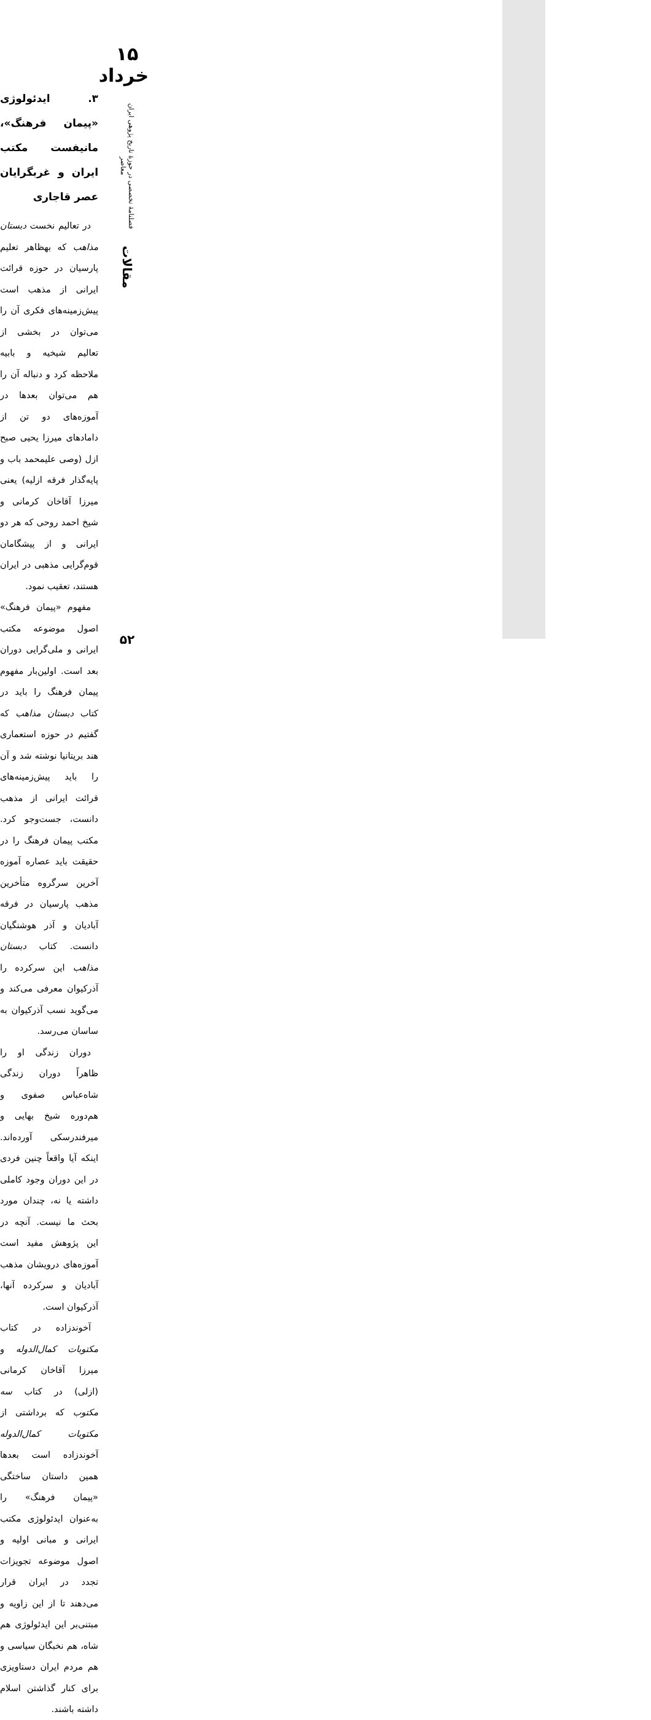۱۵ خرداد
فصلنامهٔ تخصصی در حوزهٔ تاریخ پژوهی ایران معاصر
مقالات
۵۲
۳. ایدئولوژی «پیمان فرهنگ»، مانیفست مکتب ایران و غربگرایان عصر قاجاری
در تعالیم نخست دبستان مذاهب که بهظاهر تعلیم پارسیان در حوزه قرائت ایرانی از مذهب است پیش‌زمینه‌های فکری آن را می‌توان در بخشی از تعالیم شیخیه و بابیه ملاحظه کرد و دنباله آن را هم می‌توان بعدها در آموزه‌های دو تن از دامادهای میرزا یحیی صبح ازل (وصی علیمحمد باب و پایه‌گذار فرقه ازلیه) یعنی میرزا آقاخان کرمانی و شیخ احمد روحی که هر دو ایرانی و از پیشگامان قوم‌گرایی مذهبی در ایران هستند، تعقیب نمود.
مفهوم «پیمان فرهنگ» اصول موضوعه مکتب ایرانی و ملی‌گرایی دوران بعد است. اولین‌بار مفهوم پیمان فرهنگ را باید در کتاب دبستان مذاهب که گفتیم در حوزه استعماری هند بریتانیا نوشته شد و آن را باید پیش‌زمینه‌های قرائت ایرانی از مذهب دانست، جست‌وجو کرد. مکتب پیمان فرهنگ را در حقیقت باید عصاره آموزه آخرین سرگروه متأخرین مذهب پارسیان در فرقه آبادیان و آذر هوشنگیان دانست. کتاب دبستان مذاهب این سرکرده را آذرکیوان معرفی می‌کند و می‌گوید نسب آذرکیوان به ساسان می‌رسد.
دوران زندگی او را ظاهراً دوران زندگی شاه‌عباس صفوی و هم‌دوره شیخ بهایی و میرفندرسکی آورده‌اند. اینکه آیا واقعاً چنین فردی در این دوران وجود کاملی داشته یا نه، چندان مورد بحث ما نیست. آنچه در این پژوهش مفید است آموزه‌های درویشان مذهب آبادیان و سرکرده آنها، آذرکیوان است.
آخوندزاده در کتاب مکتوبات کمال‌الدوله و میرزا آقاخان کرمانی (ازلی) در کتاب سه مکتوب که برداشتی از مکتوبات کمال‌الدوله آخوندزاده است بعدها همین داستان ساختگی «پیمان فرهنگ» را به‌عنوان ایدئولوژی مکتب ایرانی و مبانی اولیه و اصول موضوعه تجویزات تجدد در ایران قرار می‌دهند تا از این زاویه و مبتنی‌بر این ایدئولوژی هم شاه، هم نخبگان سیاسی و هم مردم ایران دستاویزی برای کنار گذاشتن اسلام داشته باشند.